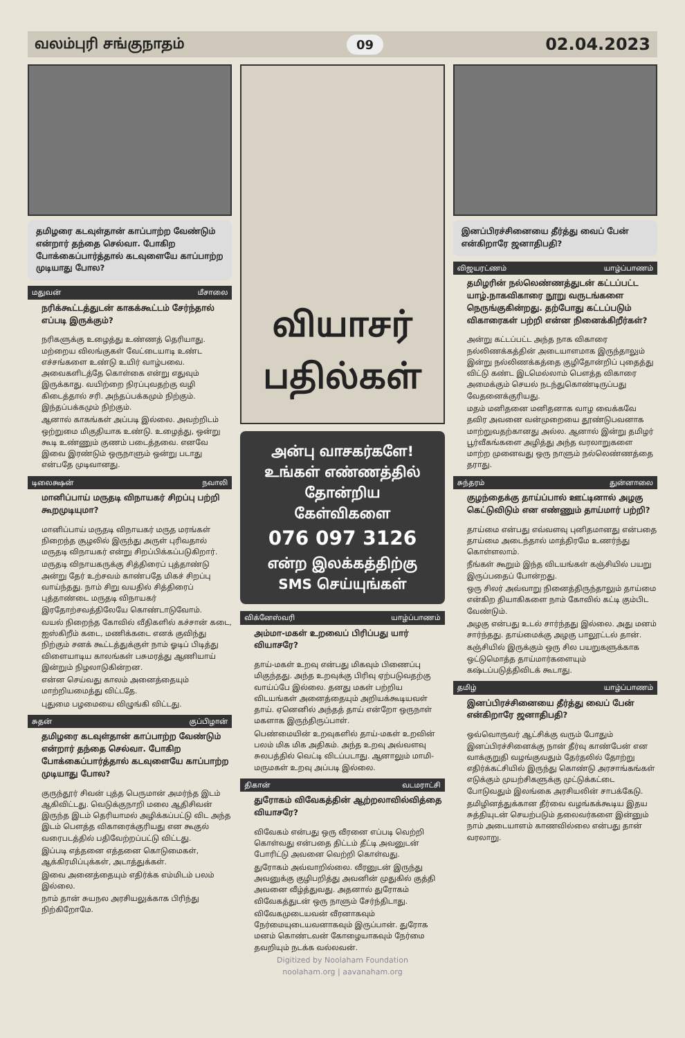வலம்புரி சங்குநாதம் 09 02.04.2023
தமிழரை கடவுள்தான் காப்பாற்ற வேண்டும் என்றார் தந்தை செல்வா. போகிற போக்கைப்பார்த்தால் கடவுளையே காப்பாற்ற முடியாது போல?
மதுவன் மீசாலை
நரிக்கூட்டத்துடன் காகக்கூட்டம் சேர்ந்தால் எப்படி இருக்கும்?
நரிகளுக்கு உழைத்து உண்ணத் தெரியாது. மற்றைய விலங்குகள் வேட்டையாடி உண்ட எச்சங்களை உண்டு உயிர் வாழ்பவை. அவைகளிடத்தே கொள்கை என்று எதுவும் இருக்காது. வயிற்றை நிரப்புவதற்கு வழி கிடைத்தால் சரி. அந்தப்பக்கமும் நிற்கும். இந்தப்பக்கமும் நிற்கும்.
ஆனால் காகங்கள் அப்படி இல்லை. அவற்றிடம் ஒற்றுமை மிகுதியாக உண்டு. உழைத்து, ஒன்று கூடி உண்ணும் குணம் படைத்தவை. எனவே இவை இரண்டும் ஒருநாளும் ஒன்று படாது என்பதே முடிவானது.
டிலைக்ஷன் நவாலி
மானிப்பாய் மருதடி விநாயகர் சிறப்பு பற்றி கூறமுடியுமா?
மானிப்பாய் மருதடி விநாயகர் மருத மரங்கள் நிறைந்த சூழலில் இருந்து அருள் புரிவதால் மருதடி விநாயகர் என்று சிறப்பிக்கப்படுகிறார்.
மருதடி விநாயகருக்கு சித்திரைப் புத்தாண்டு அன்று தேர் உற்சவம் காண்பதே மிகச் சிறப்பு வாய்ந்தது. நாம் சிறு வயதில் சித்திரைப் புத்தாண்டை மருதடி விநாயகர் இரதோற்சவத்திலேயே கொண்டாடுவோம்.
வயல் நிறைந்த கோவில் வீதிகளில் கச்சான் கடை, ஐஸ்கிறீம் கடை, மணிக்கடை எனக் குவிந்து நிற்கும் சனக் கூட்டத்துக்குள் நாம் ஓடிப் பிடித்து விளையாடிய காலங்கள் பசுமரத்து ஆணியாய் இன்றும் நிழலாடுகின்றன.
என்ன செய்வது காலம் அனைத்தையும் மாற்றியமைத்து விட்டதே.
புதுமை பழமையை விழுங்கி விட்டது.
சுதன் குப்பிழான்
தமிழரை கடவுள்தான் காப்பாற்ற வேண்டும் என்றார் தந்தை செல்வா. போகிற போக்கைப்பார்த்தால் கடவுளையே காப்பாற்ற முடியாது போல?
குருந்தூர் சிவன் புத்த பெருமான் அமர்ந்த இடம் ஆகிவிட்டது. வெடுக்குநாறி மலை ஆதிசிவன் இருந்த இடம் தெரியாமல் அழிக்கப்பட்டு விட அந்த இடம் பௌத்த விகாரைக்குரியது என கூகுல் வரைபடத்தில் பதிவேற்றப்பட்டு விட்டது.
இப்படி எத்தனை எத்தனை கொடுமைகள், ஆக்கிரமிப்புக்கள், அடாத்துக்கள்.
இவை அனைத்தையும் எதிர்க்க எம்மிடம் பலம் இல்லை.
நாம் தான் சுயநல அரசியலுக்காக பிரிந்து நிற்கிறோமே.
வியாசர்
பதில்கள்
அன்பு வாசகர்களே!
உங்கள் எண்ணத்தில்
தோன்றிய
கேள்விகளை
076 097 3126
என்ற இலக்கத்திற்கு
SMS செய்யுங்கள்
விக்னேஸ்வரி யாழ்ப்பாணம்
அம்மா-மகள் உறவைப் பிரிப்பது யார் வியாசரே?
தாய்-மகள் உறவு என்பது மிகவும் பிணைப்பு மிகுந்தது. அந்த உறவுக்கு பிரிவு ஏற்படுவதற்கு வாய்ப்பே இல்லை. தனது மகள் பற்றிய விடயங்கள் அனைத்தையும் அறியக்கூடியவள் தாய். ஏனெனில் அந்தத் தாய் என்றோ ஒருநாள் மகளாக இருந்திருப்பாள்.
பெண்மையின் உறவுகளில் தாய்-மகள் உறவின் பலம் மிக மிக அதிகம். அந்த உறவு அவ்வளவு சுலபத்தில் வெட்டி விடப்படாது. ஆனாலும் மாமி-மருமகள் உறவு அப்படி இல்லை.
திகான் வடமராட்சி
துரோகம் விவேகத்தின் ஆற்றலாவில்வித்தை வியாசரே?
விவேகம் என்பது ஒரு வீரனை எப்படி வெற்றி கொள்வது என்பதை திட்டம் தீட்டி அவனுடன் போரிட்டு அவனை வெற்றி கொள்வது.
துரோகம் அவ்வாறில்லை. வீரனுடன் இருந்து அவனுக்கு குழிபறித்து அவனின் முதுகில் குத்தி அவனை வீழ்த்துவது. அதனால் துரோகம் விவேகத்துடன் ஒரு நாளும் சேர்ந்திடாது.
விவேகமுடையவன் வீரனாகவும் நேர்மையுடையவனாகவும் இருப்பான். துரோக மனம் கொண்டவன் கோழையாகவும் நேர்மை தவறியும் நடக்க வல்லவன்.
Digitized by Noolaham Foundation
noolaham.org | aavanaham.org
இனப்பிரச்சினையை தீர்த்து வைப் பேன் என்கிறாரே ஜனாதிபதி?
விஜயரட்ணம் யாழ்ப்பாணம்
தமிழரின் நல்லெண்ணத்துடன் கட்டப்பட்ட யாழ்.நாகவிகாரை நூறு வருடங்களை நெருங்குகின்றது. தற்போது கட்டப்படும் விகாரைகள் பற்றி என்ன நினைக்கிறீர்கள்?
அன்று கட்டப்பட்ட அந்த நாக விகாரை நல்லிணக்கத்தின் அடையாளமாக இருந்தாலும் இன்று நல்லிணக்கத்தை குழிதோன்றிப் புதைத்து விட்டு கண்ட இடமெல்லாம் பௌத்த விகாரை அமைக்கும் செயல் நடந்துகொண்டிருப்பது வேதனைக்குரியது.
மதம் மனிதனை மனிதனாக வாழ வைக்கவே தவிர அவனை வன்முறையை தூண்டுபவனாக மாற்றுவதற்கானது அல்ல. ஆனால் இன்று தமிழர் பூர்வீகங்களை அழித்து அந்த வரலாறுகளை மாற்ற முனைவது ஒரு நாளும் நல்லெண்ணத்தை தராது.
சுந்தரம் துன்னாலை
குழந்தைக்கு தாய்ப்பால் ஊட்டினால் அழகு கெட்டுவிடும் என எண்ணும் தாய்மார் பற்றி?
தாய்மை என்பது எவ்வளவு புனிதமானது என்பதை தாய்மை அடைந்தால் மாத்திரமே உணர்ந்து கொள்ளலாம்.
நீங்கள் கூறும் இந்த விடயங்கள் கஞ்சியில் பயறு இருப்பதைப் போன்றது.
ஒரு சிலர் அவ்வாறு நினைத்திருந்தாலும் தாய்மை என்கிற தியாகிகளை நாம் கோவில் கட்டி கும்பிட வேண்டும்.
அழகு என்பது உடல் சார்ந்தது இல்லை. அது மனம் சார்ந்தது. தாய்மைக்கு அழகு பாலூட்டல் தான்.
கஞ்சியில் இருக்கும் ஒரு சில பயறுகளுக்காக ஒட்டுமொத்த தாய்மார்களையும் கஷ்டப்படுத்திவிடக் கூடாது.
தமிழ் யாழ்ப்பாணம்
இனப்பிரச்சினையை தீர்த்து வைப் பேன் என்கிறாரே ஜனாதிபதி?
ஒவ்வொருவர் ஆட்சிக்கு வரும் போதும் இனப்பிரச்சினைக்கு நான் தீர்வு காண்பேன் என வாக்குறுதி வழங்குவதும் தேர்தலில் தோற்று எதிர்க்கட்சியில் இருந்து கொண்டு அரசாங்கங்கள் எடுக்கும் முயற்சிகளுக்கு முட்டுக்கட்டை போடுவதும் இலங்கை அரசியலின் சாபக்கேடு.
தமிழினத்துக்கான தீர்வை வழங்கக்கூடிய இதய சுத்தியுடன் செயற்படும் தலைவர்களை இன்னும் நாம் அடையாளம் காணவில்லை என்பது தான் வரலாறு.